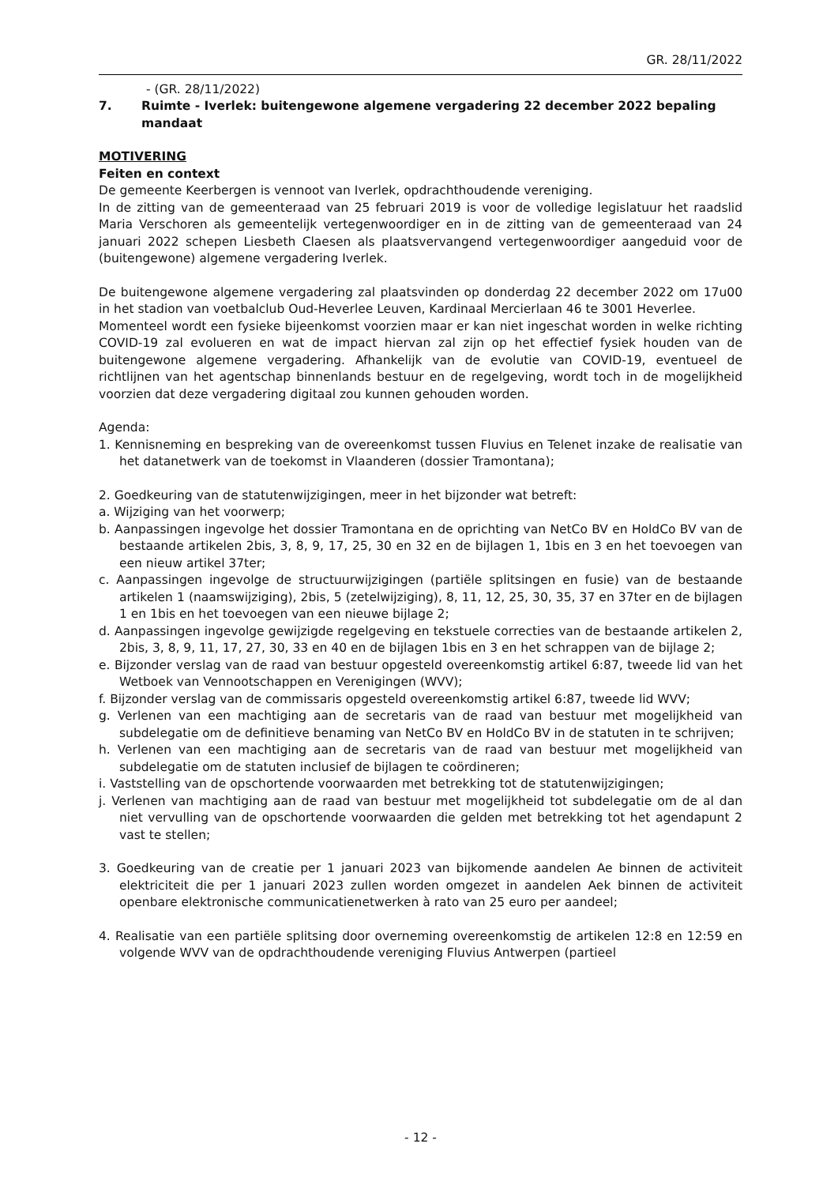GR. 28/11/2022
- (GR. 28/11/2022)
7. Ruimte - Iverlek: buitengewone algemene vergadering 22 december 2022 bepaling mandaat
MOTIVERING
Feiten en context
De gemeente Keerbergen is vennoot van Iverlek, opdrachthoudende vereniging.
In de zitting van de gemeenteraad van 25 februari 2019 is voor de volledige legislatuur het raadslid Maria Verschoren als gemeentelijk vertegenwoordiger en in de zitting van de gemeenteraad van 24 januari 2022 schepen Liesbeth Claesen als plaatsvervangend vertegenwoordiger aangeduid voor de (buitengewone) algemene vergadering Iverlek.
De buitengewone algemene vergadering zal plaatsvinden op donderdag 22 december 2022 om 17u00 in het stadion van voetbalclub Oud-Heverlee Leuven, Kardinaal Mercierlaan 46 te 3001 Heverlee.
Momenteel wordt een fysieke bijeenkomst voorzien maar er kan niet ingeschat worden in welke richting COVID-19 zal evolueren en wat de impact hiervan zal zijn op het effectief fysiek houden van de buitengewone algemene vergadering. Afhankelijk van de evolutie van COVID-19, eventueel de richtlijnen van het agentschap binnenlands bestuur en de regelgeving, wordt toch in de mogelijkheid voorzien dat deze vergadering digitaal zou kunnen gehouden worden.
Agenda:
1. Kennisneming en bespreking van de overeenkomst tussen Fluvius en Telenet inzake de realisatie van het datanetwerk van de toekomst in Vlaanderen (dossier Tramontana);
2. Goedkeuring van de statutenwijzigingen, meer in het bijzonder wat betreft:
a. Wijziging van het voorwerp;
b. Aanpassingen ingevolge het dossier Tramontana en de oprichting van NetCo BV en HoldCo BV van de bestaande artikelen 2bis, 3, 8, 9, 17, 25, 30 en 32 en de bijlagen 1, 1bis en 3 en het toevoegen van een nieuw artikel 37ter;
c. Aanpassingen ingevolge de structuurwijzigingen (partiële splitsingen en fusie) van de bestaande artikelen 1 (naamswijziging), 2bis, 5 (zetelwijziging), 8, 11, 12, 25, 30, 35, 37 en 37ter en de bijlagen 1 en 1bis en het toevoegen van een nieuwe bijlage 2;
d. Aanpassingen ingevolge gewijzigde regelgeving en tekstuele correcties van de bestaande artikelen 2, 2bis, 3, 8, 9, 11, 17, 27, 30, 33 en 40 en de bijlagen 1bis en 3 en het schrappen van de bijlage 2;
e. Bijzonder verslag van de raad van bestuur opgesteld overeenkomstig artikel 6:87, tweede lid van het Wetboek van Vennootschappen en Verenigingen (WVV);
f. Bijzonder verslag van de commissaris opgesteld overeenkomstig artikel 6:87, tweede lid WVV;
g. Verlenen van een machtiging aan de secretaris van de raad van bestuur met mogelijkheid van subdelegatie om de definitieve benaming van NetCo BV en HoldCo BV in de statuten in te schrijven;
h. Verlenen van een machtiging aan de secretaris van de raad van bestuur met mogelijkheid van subdelegatie om de statuten inclusief de bijlagen te coördineren;
i. Vaststelling van de opschortende voorwaarden met betrekking tot de statutenwijzigingen;
j. Verlenen van machtiging aan de raad van bestuur met mogelijkheid tot subdelegatie om de al dan niet vervulling van de opschortende voorwaarden die gelden met betrekking tot het agendapunt 2 vast te stellen;
3. Goedkeuring van de creatie per 1 januari 2023 van bijkomende aandelen Ae binnen de activiteit elektriciteit die per 1 januari 2023 zullen worden omgezet in aandelen Aek binnen de activiteit openbare elektronische communicatienetwerken à rato van 25 euro per aandeel;
4. Realisatie van een partiële splitsing door overneming overeenkomstig de artikelen 12:8 en 12:59 en volgende WVV van de opdrachthoudende vereniging Fluvius Antwerpen (partieel
- 12 -